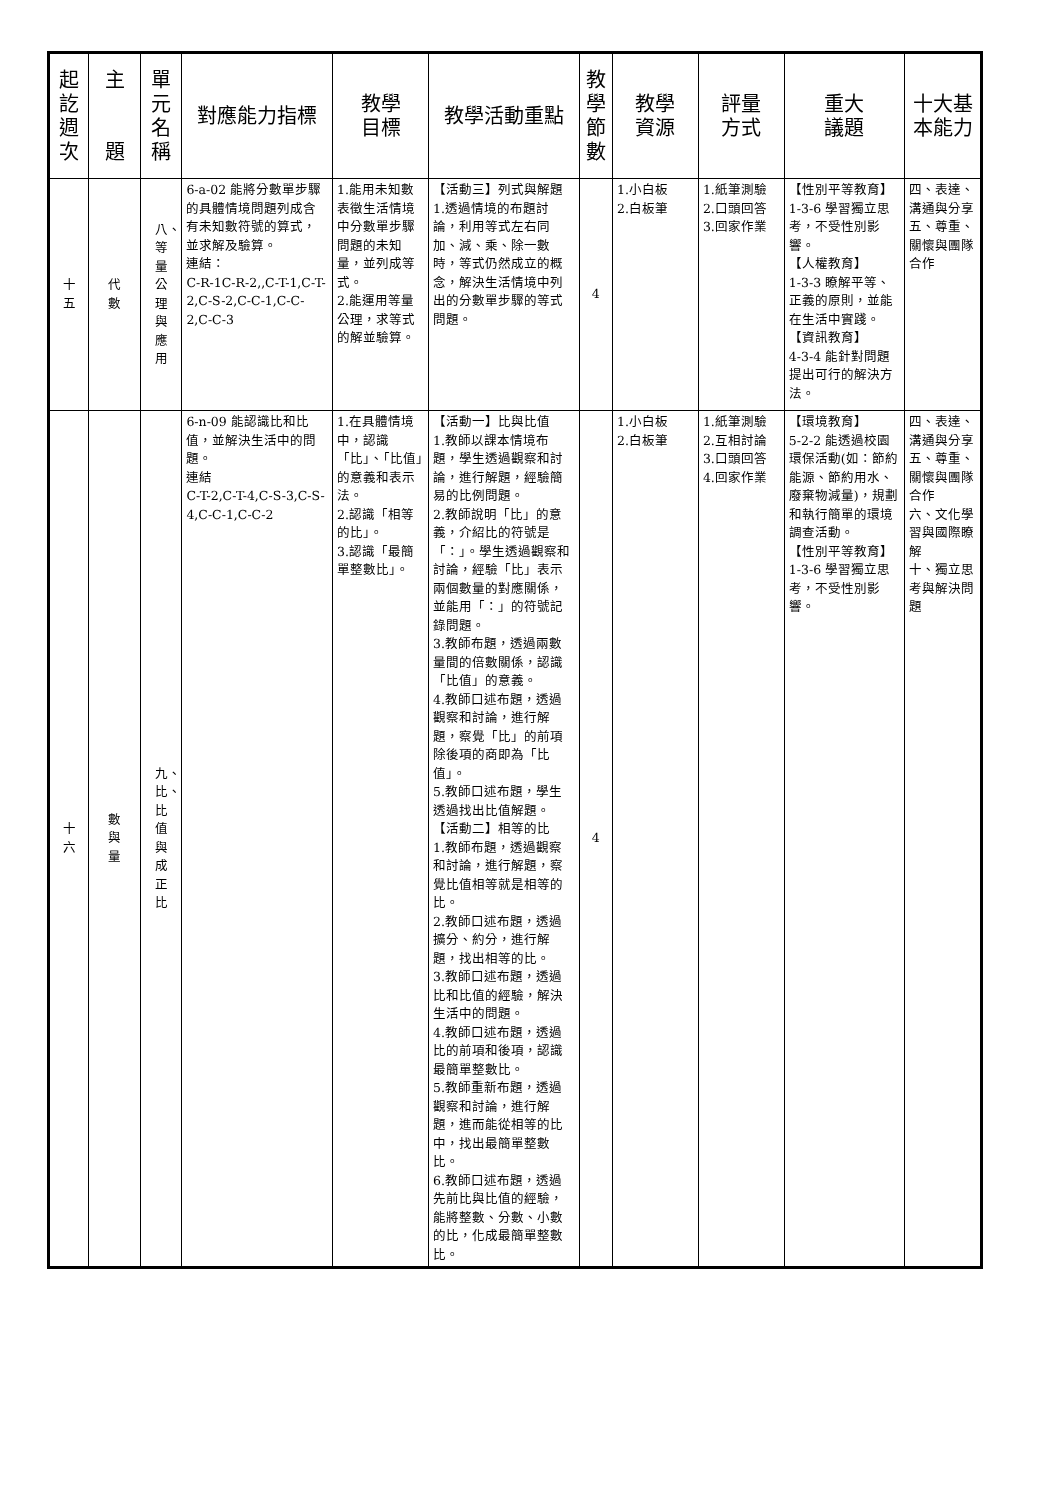| 起訖週次 | 主 題 | 單元名稱 | 對應能力指標 | 教學 目標 | 教學活動重點 | 教學節數 | 教學 資源 | 評量 方式 | 重大 議題 | 十大基本能力 |
| --- | --- | --- | --- | --- | --- | --- | --- | --- | --- | --- |
| 十 五 | 代 數 | 八、等量公理與應用 | 6-a-02 能將分數單步驟的具體情境問題列成含有未知數符號的算式，並求解及驗算。 連結： C-R-1C-R-2,,C-T-1,C-T-2,C-S-2,C-C-1,C-C-2,C-C-3 | 1.能用未知數表徵生活情境中分數單步驟問題的未知量，並列成等式。 2.能運用等量公理，求等式的解並驗算。 | 【活動三】列式與解題 1.透過情境的布題討論，利用等式左右同加、減、乘、除一數時，等式仍然成立的概念，解決生活情境中列出的分數單步驟的等式問題。 | 4 | 1.小白板 2.白板筆 | 1.紙筆測驗 2.口頭回答 3.回家作業 | 【性別平等教育】 1-3-6 學習獨立思考，不受性別影響。 【人權教育】 1-3-3 瞭解平等、正義的原則，並能在生活中實踐。 【資訊教育】 4-3-4 能針對問題提出可行的解決方法。 | 四、表達、溝通與分享 五、尊重、關懷與團隊合作 |
| 十 六 | 數 與 量 | 九、比、比值與成正比 | 6-n-09 能認識比和比值，並解決生活中的問題。 連結 C-T-2,C-T-4,C-S-3,C-S-4,C-C-1,C-C-2 | 1.在具體情境中，認識「比」、「比值」的意義和表示法。 2.認識「相等的比」。 3.認識「最簡單整數比」。 | 【活動一】比與比值 1.教師以課本情境布題，學生透過觀察和討論，進行解題，經驗簡易的比例問題。 2.教師說明「比」的意義，介紹比的符號是「：」。學生透過觀察和討論，經驗「比」表示兩個數量的對應關係，並能用「：」的符號記錄問題。 3.教師布題，透過兩數量間的倍數關係，認識「比值」的意義。 4.教師口述布題，透過觀察和討論，進行解題，察覺「比」的前項除後項的商即為「比值」。 5.教師口述布題，學生透過找出比值解題。 【活動二】相等的比 1.教師布題，透過觀察和討論，進行解題，察覺比值相等就是相等的比。 2.教師口述布題，透過擴分、約分，進行解題，找出相等的比。 3.教師口述布題，透過比和比值的經驗，解決生活中的問題。 4.教師口述布題，透過比的前項和後項，認識最簡單整數比。 5.教師重新布題，透過觀察和討論，進行解題，進而能從相等的比中，找出最簡單整數比。 6.教師口述布題，透過先前比與比值的經驗，能將整數、分數、小數的比，化成最簡單整數比。 | 4 | 1.小白板 2.白板筆 | 1.紙筆測驗 2.互相討論 3.口頭回答 4.回家作業 | 【環境教育】 5-2-2 能透過校園環保活動(如：節約能源、節約用水、廢棄物減量)，規劃和執行簡單的環境調查活動。 【性別平等教育】 1-3-6 學習獨立思考，不受性別影響。 | 四、表達、溝通與分享 五、尊重、關懷與團隊合作 六、文化學習與國際瞭解 十、獨立思考與解決問題 |